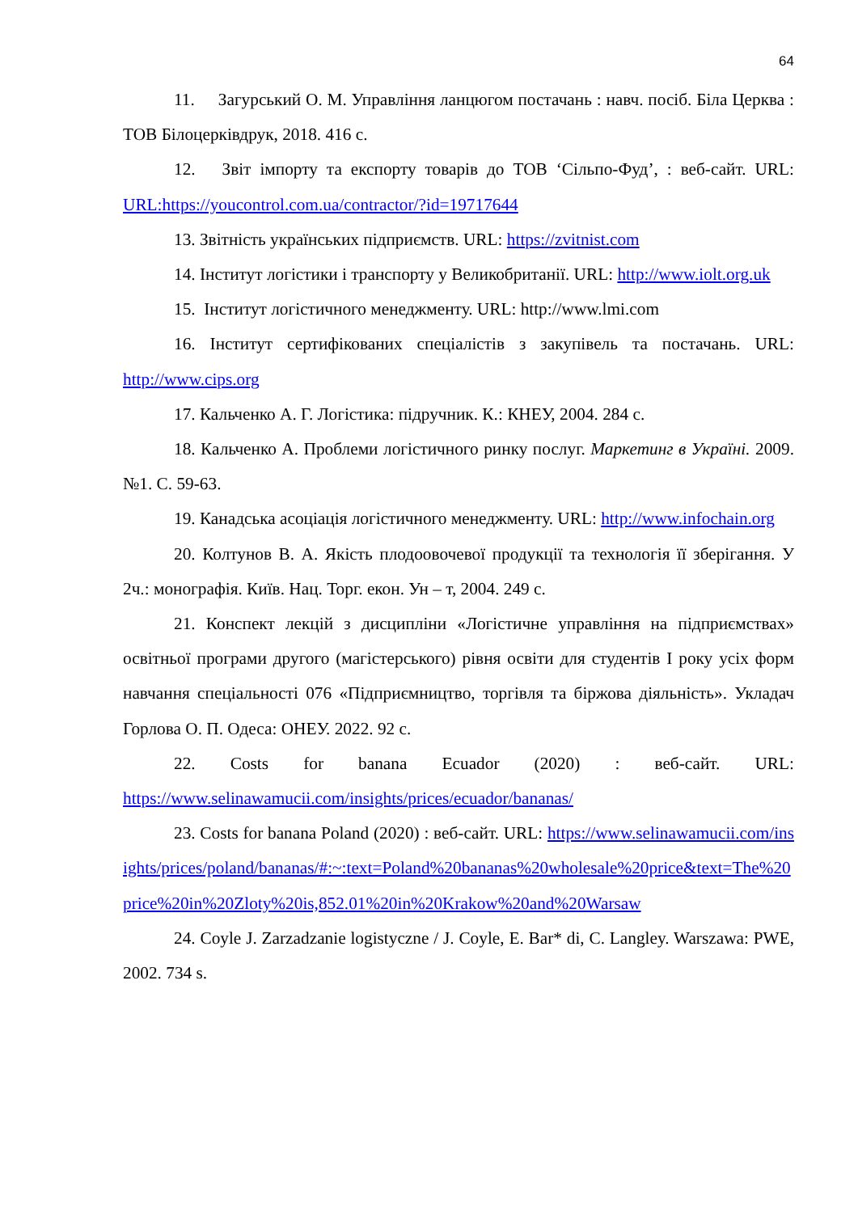64
11. Загурський О. М. Управління ланцюгом постачань : навч. посіб. Біла Церква : ТОВ Білоцерківдрук, 2018. 416 с.
12. Звіт імпорту та експорту товарів до ТОВ ‘Сільпо-Фуд’, : веб-сайт. URL: URL:https://youcontrol.com.ua/contractor/?id=19717644
13. Звітність українських підприємств. URL: https://zvitnist.com
14. Інститут логістики і транспорту у Великобританії. URL: http://www.iolt.org.uk
15. Інститут логістичного менеджменту. URL: http://www.lmi.com
16. Інститут сертифікованих спеціалістів з закупівель та постачань. URL: http://www.cips.org
17. Кальченко А. Г. Логістика: підручник. К.: КНЕУ, 2004. 284 с.
18. Кальченко А. Проблеми логістичного ринку послуг. Маркетинг в Україні. 2009. №1. С. 59-63.
19. Канадська асоціація логістичного менеджменту. URL: http://www.infochain.org
20. Колтунов В. А. Якість плодоовочевої продукції та технологія її зберігання. У 2ч.: монографія. Київ. Нац. Торг. екон. Ун – т, 2004. 249 с.
21. Конспект лекцій з дисципліни «Логістичне управління на підприємствах» освітньої програми другого (магістерського) рівня освіти для студентів I року усіх форм навчання спеціальності 076 «Підприємництво, торгівля та біржова діяльність». Укладач Горлова О. П. Одеса: ОНЕУ. 2022. 92 с.
22. Costs for banana Ecuador (2020) : веб-сайт. URL: https://www.selinawamucii.com/insights/prices/ecuador/bananas/
23. Costs for banana Poland (2020) : веб-сайт. URL: https://www.selinawamucii.com/insights/prices/poland/bananas/#:~:text=Poland%20bananas%20wholesale%20price&text=The%20price%20in%20Zloty%20is,852.01%20in%20Krakow%20and%20Warsaw
24. Coyle J. Zarzadzanie logistyczne / J. Coyle, E. Bar* di, C. Langley. Warszawa: PWE, 2002. 734 s.